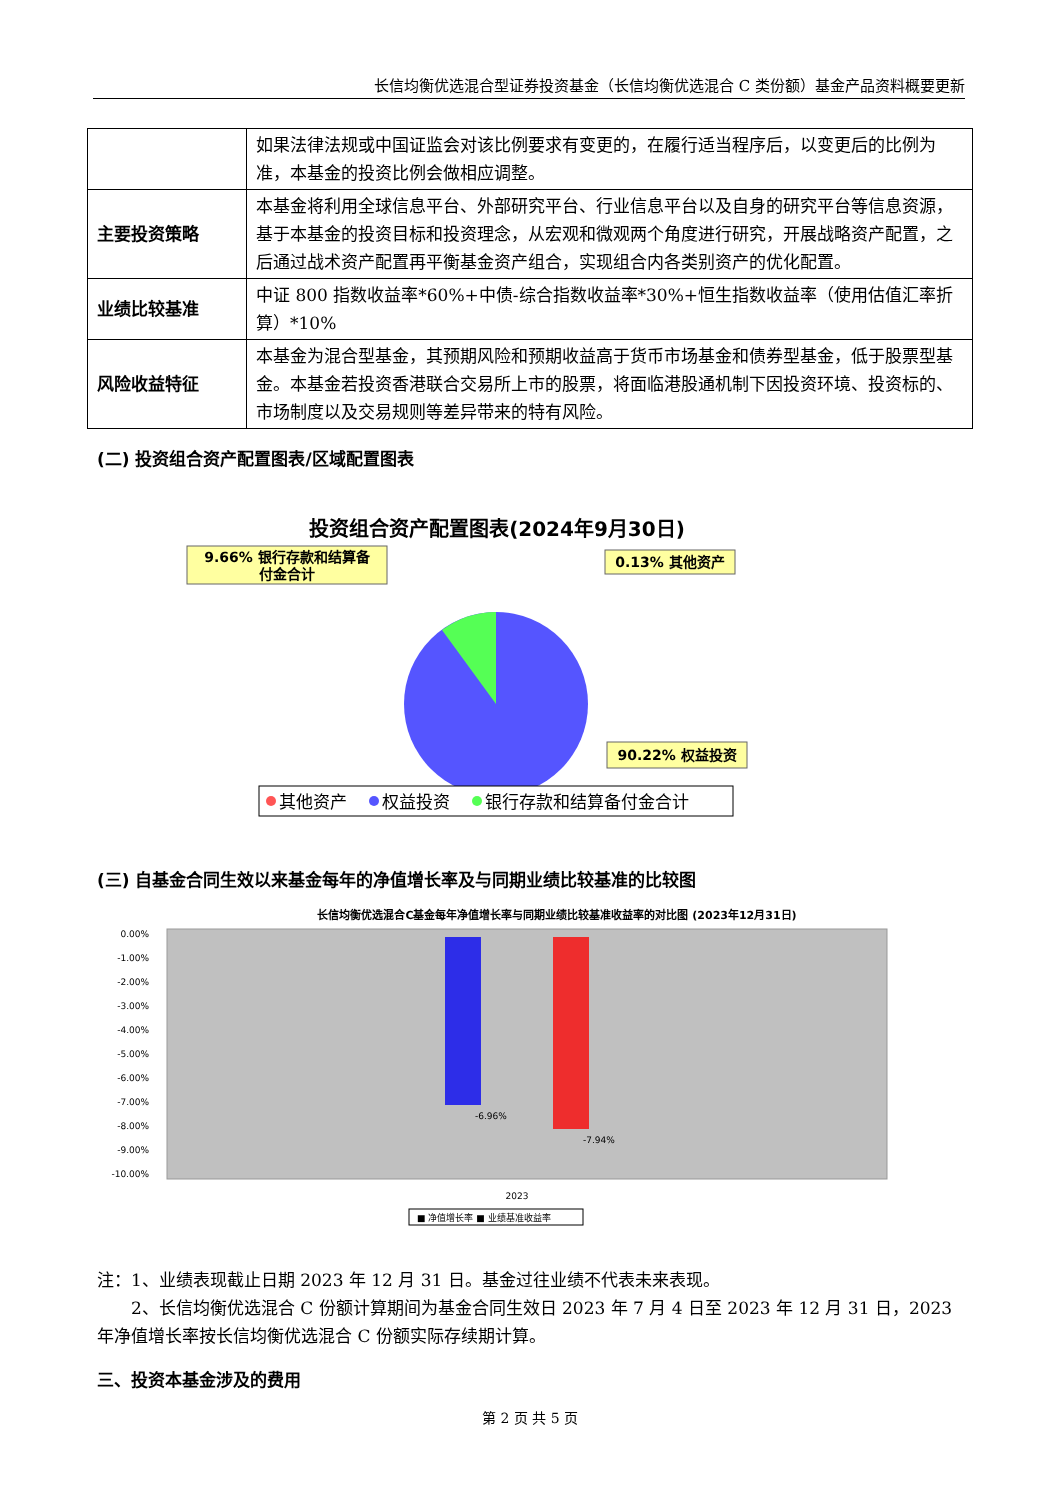长信均衡优选混合型证券投资基金（长信均衡优选混合 C 类份额）基金产品资料概要更新
| | 如果法律法规或中国证监会对该比例要求有变更的，在履行适当程序后，以变更后的比例为准，本基金的投资比例会做相应调整。 |
| 主要投资策略 | 本基金将利用全球信息平台、外部研究平台、行业信息平台以及自身的研究平台等信息资源，基于本基金的投资目标和投资理念，从宏观和微观两个角度进行研究，开展战略资产配置，之后通过战术资产配置再平衡基金资产组合，实现组合内各类别资产的优化配置。 |
| 业绩比较基准 | 中证 800 指数收益率*60%+中债-综合指数收益率*30%+恒生指数收益率（使用估值汇率折算）*10% |
| 风险收益特征 | 本基金为混合型基金，其预期风险和预期收益高于货币市场基金和债券型基金，低于股票型基金。本基金若投资香港联合交易所上市的股票，将面临港股通机制下因投资环境、投资标的、市场制度以及交易规则等差异带来的特有风险。 |
(二) 投资组合资产配置图表/区域配置图表
投资组合资产配置图表(2024年9月30日)
9.66% 银行存款和结算备
付金合计
0.13% 其他资产
90.22% 权益投资
其他资产
权益投资
银行存款和结算备付金合计
(三) 自基金合同生效以来基金每年的净值增长率及与同期业绩比较基准的比较图
长信均衡优选混合C基金每年净值增长率与同期业绩比较基准收益率的对比图 (2023年12月31日)
0.00%
-1.00%
-2.00%
-3.00%
-4.00%
-5.00%
-6.00%
-7.00%
-8.00%
-9.00%
-10.00%
-6.96%
-7.94%
2023
■ 净值增长率 ■ 业绩基准收益率
注：1、业绩表现截止日期 2023 年 12 月 31 日。基金过往业绩不代表未来表现。
  2、长信均衡优选混合 C 份额计算期间为基金合同生效日 2023 年 7 月 4 日至 2023 年 12 月 31 日，2023 年净值增长率按长信均衡优选混合 C 份额实际存续期计算。
三、投资本基金涉及的费用
第 2 页 共 5 页